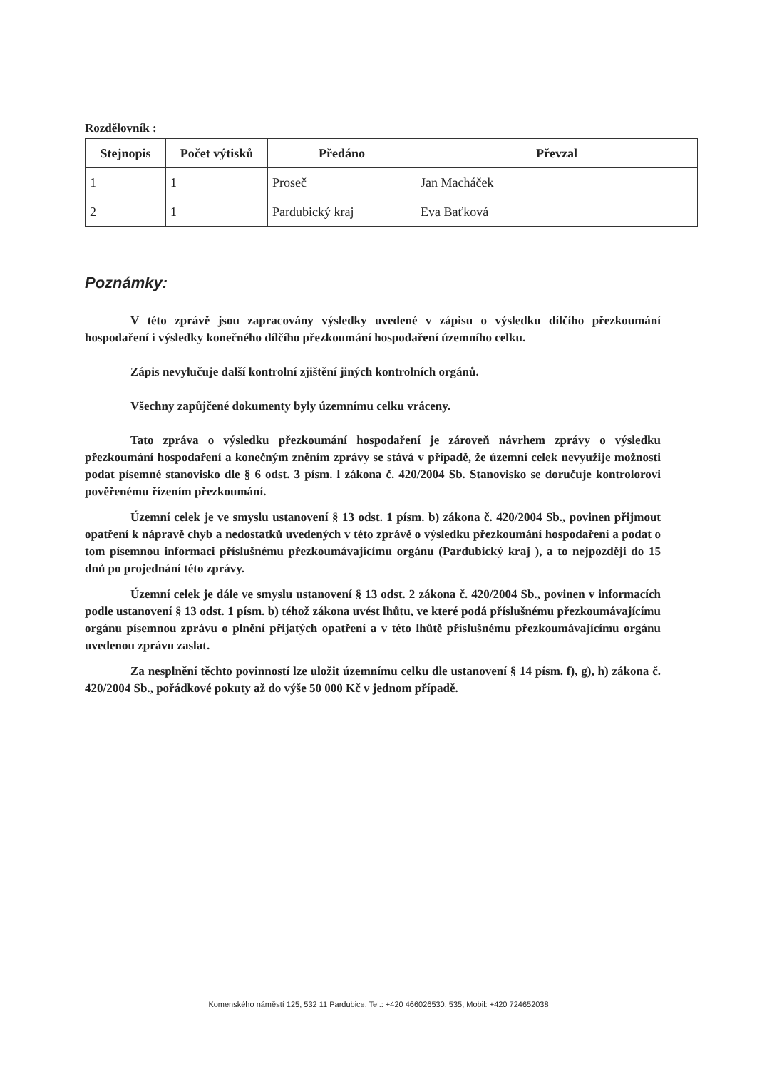Rozdělovník :
| Stejnopis | Počet výtisků | Předáno | Převzal |
| --- | --- | --- | --- |
| 1 | 1 | Proseč | Jan Macháček |
| 2 | 1 | Pardubický kraj | Eva Baťková |
Poznámky:
V této zprávě jsou zapracovány výsledky uvedené v zápisu o výsledku dílčího přezkoumání hospodaření i výsledky konečného dílčího přezkoumání hospodaření územního celku.
Zápis nevylučuje další kontrolní zjištění jiných kontrolních orgánů.
Všechny zapůjčené dokumenty byly územnímu celku vráceny.
Tato zpráva o výsledku přezkoumání hospodaření je zároveň návrhem zprávy o výsledku přezkoumání hospodaření a konečným zněním zprávy se stává v případě, že územní celek nevyužije možnosti podat písemné stanovisko dle § 6 odst. 3 písm. l zákona č. 420/2004 Sb. Stanovisko se doručuje kontrolorovi pověřenému řízením přezkoumání.
Územní celek je ve smyslu ustanovení § 13 odst. 1 písm. b) zákona č. 420/2004 Sb., povinen přijmout opatření k nápravě chyb a nedostatků uvedených v této zprávě o výsledku přezkoumání hospodaření a podat o tom písemnou informaci příslušnému přezkoumávajícímu orgánu (Pardubický kraj ), a to nejpozději do 15 dnů po projednání této zprávy.
Územní celek je dále ve smyslu ustanovení § 13 odst. 2 zákona č. 420/2004 Sb., povinen v informacích podle ustanovení § 13 odst. 1 písm. b) téhož zákona uvést lhůtu, ve které podá příslušnému přezkoumávajícímu orgánu písemnou zprávu o plnění přijatých opatření a v této lhůtě příslušnému přezkoumávajícímu orgánu uvedenou zprávu zaslat.
Za nesplnění těchto povinností lze uložit územnímu celku dle ustanovení § 14 písm. f), g), h) zákona č. 420/2004 Sb., pořádkové pokuty až do výše 50 000 Kč v jednom případě.
Komenského náměstí 125, 532 11 Pardubice, Tel.: +420 466026530, 535, Mobil: +420 724652038